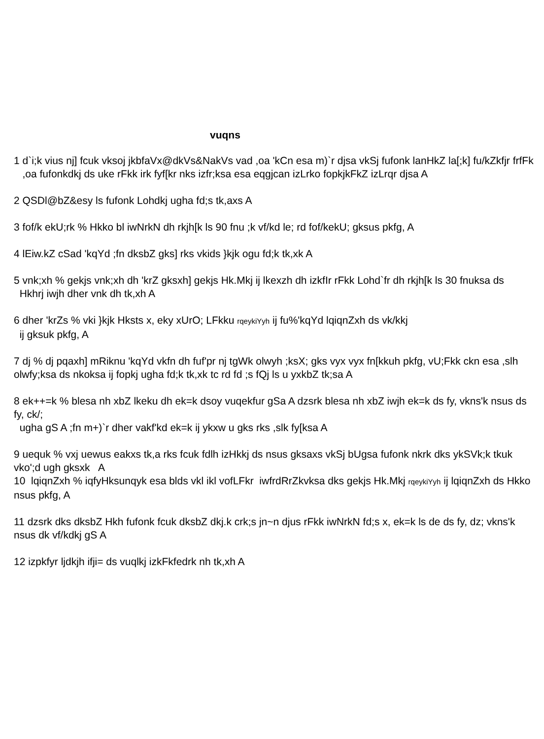vuqns
1 d`i;k vius nj] fcuk vksoj jkbfaVx@dkVs&NakVs vad ,oa 'kCn esa m)`r djsa vkSj fufonk lanHkZ la[;k] fu/kZkfjr frfFk
,oa fufonkdkj ds uke rFkk irk fyf[kr nks izfr;ksa esa eqgjcan izLrko fopkjkFkZ izLrqr djsa A
2 QSDl@bZ&esy ls fufonk Lohdkj ugha fd;s tk,axs A
3 fof/k ekU;rk % Hkko bl iwNrkN dh rkjh[k ls 90 fnu ;k vf/kd le; rd fof/kekU; gksus pkfg, A
4 lEiw.kZ cSad 'kqYd ;fn dksbZ gks] rks vkids }kjk ogu fd;k tk,xk A
5 vnk;xh % gekjs vnk;xh dh 'krZ gksxh] gekjs Hk.Mkj ij lkexzh dh izkfIr rFkk Lohd`fr dh rkjh[k ls 30 fnuksa ds
Hkhrj iwjh dher vnk dh tk,xh A
6 dher 'krZs % vki }kjk Hksts x, eky xUrO; LFkku rqeykiYyh ij fu%'kqYd lqiqnZxh ds vk/kkj
ij gksuk pkfg, A
7 dj % dj pqaxh] mRiknu 'kqYd vkfn dh fuf'pr nj tgWk olwyh ;ksX; gks vyx vyx fn[kkuh pkfg, vU;Fkk ckn esa ,slh olwfy;ksa ds nkoksa ij fopkj ugha fd;k tk,xk tc rd fd ;s fQj ls u yxkbZ tk;sa A
8 ek++=k % blesa nh xbZ lkeku dh ek=k dsoy vuqekfur gSa A dzsrk blesa nh xbZ iwjh ek=k ds fy, vkns'k nsus ds fy, ck/;
ugha gS A ;fn m+)`r dher vakf'kd ek=k ij ykxw u gks rks ,slk fy[ksa A
9 uequk % vxj uewus eakxs tk,a rks fcuk fdlh izHkkj ds nsus gksaxs vkSj bUgsa fufonk nkrk dks ykSVk;k tkuk vko';d ugh gksxk A
10 lqiqnZxh % iqfyHksunqyk esa blds vkl ikl vofLFkr iwfrdRrZkvksa dks gekjs Hk.Mkj rqeykiYyh ij lqiqnZxh ds Hkko nsus pkfg, A
11 dzsrk dks dksbZ Hkh fufonk fcuk dksbZ dkj.k crk;s jn~n djus rFkk iwNrkN fd;s x, ek=k ls de ds fy, dz; vkns'k nsus dk vf/kdkj gS A
12 izpkfyr ljdkjh ifji= ds vuqlkj izkFkfedrk nh tk,xh A